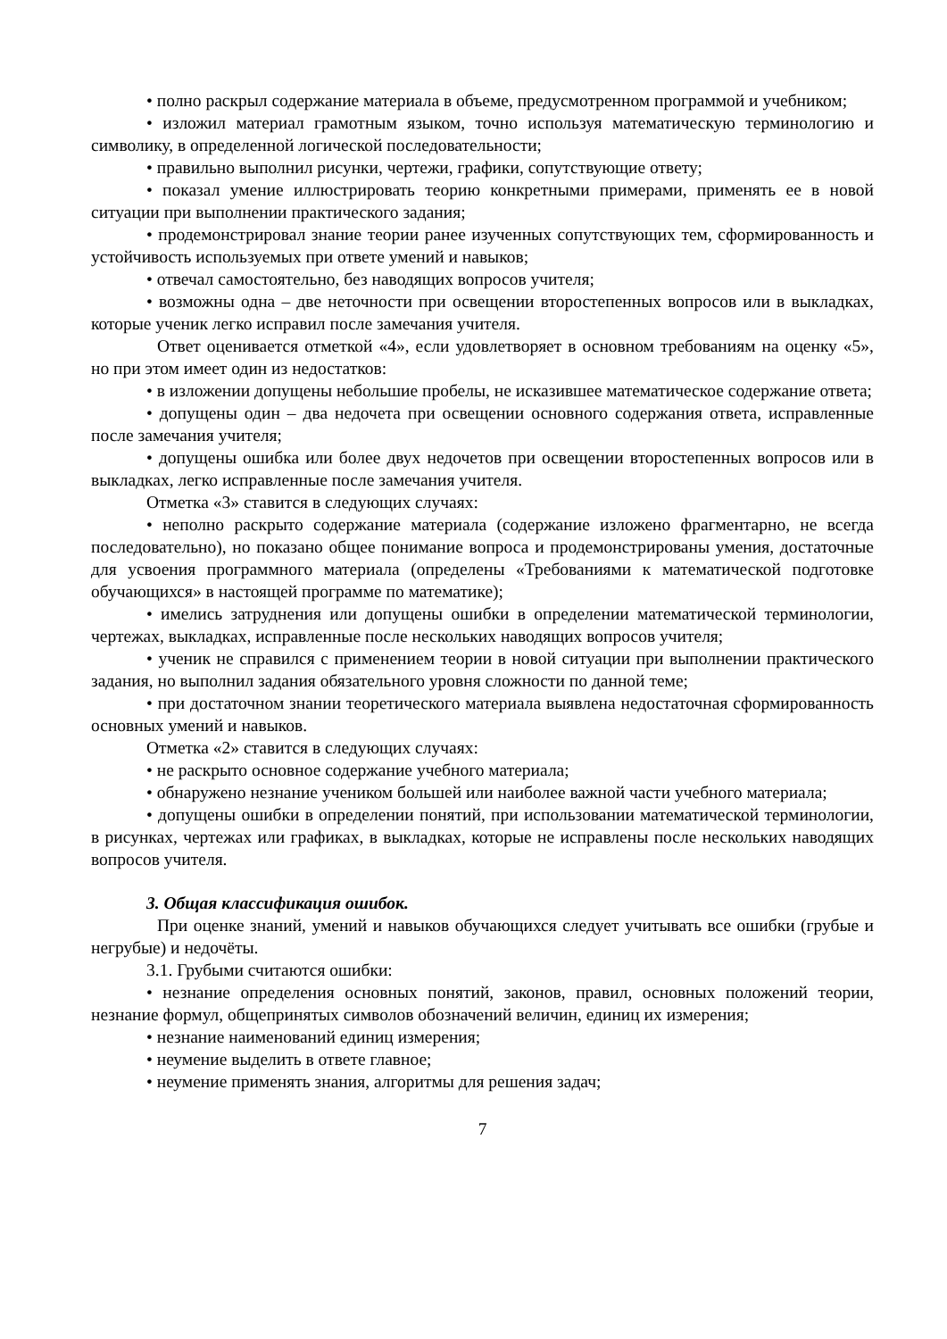• полно раскрыл содержание материала в объеме, предусмотренном программой и учебником;
• изложил материал грамотным языком, точно используя математическую терминологию и символику, в определенной логической последовательности;
• правильно выполнил рисунки, чертежи, графики, сопутствующие ответу;
• показал умение иллюстрировать теорию конкретными примерами, применять ее в новой ситуации при выполнении практического задания;
• продемонстрировал знание теории ранее изученных сопутствующих тем, сформированность и устойчивость используемых при ответе умений и навыков;
• отвечал самостоятельно, без наводящих вопросов учителя;
• возможны одна – две неточности при освещении второстепенных вопросов или в выкладках, которые ученик легко исправил после замечания учителя.
Ответ оценивается отметкой «4», если удовлетворяет в основном требованиям на оценку «5», но при этом имеет один из недостатков:
• в изложении допущены небольшие пробелы, не исказившее математическое содержание ответа;
• допущены один – два недочета при освещении основного содержания ответа, исправленные после замечания учителя;
• допущены ошибка или более двух недочетов при освещении второстепенных вопросов или в выкладках, легко исправленные после замечания учителя.
Отметка «3» ставится в следующих случаях:
• неполно раскрыто содержание материала (содержание изложено фрагментарно, не всегда последовательно), но показано общее понимание вопроса и продемонстрированы умения, достаточные для усвоения программного материала (определены «Требованиями к математической подготовке обучающихся» в настоящей программе по математике);
• имелись затруднения или допущены ошибки в определении математической терминологии, чертежах, выкладках, исправленные после нескольких наводящих вопросов учителя;
• ученик не справился с применением теории в новой ситуации при выполнении практического задания, но выполнил задания обязательного уровня сложности по данной теме;
• при достаточном знании теоретического материала выявлена недостаточная сформированность основных умений и навыков.
Отметка «2» ставится в следующих случаях:
• не раскрыто основное содержание учебного материала;
• обнаружено незнание учеником большей или наиболее важной части учебного материала;
• допущены ошибки в определении понятий, при использовании математической терминологии, в рисунках, чертежах или графиках, в выкладках, которые не исправлены после нескольких наводящих вопросов учителя.
3. Общая классификация ошибок.
При оценке знаний, умений и навыков обучающихся следует учитывать все ошибки (грубые и негрубые) и недочёты.
3.1. Грубыми считаются ошибки:
• незнание определения основных понятий, законов, правил, основных положений теории, незнание формул, общепринятых символов обозначений величин, единиц их измерения;
• незнание наименований единиц измерения;
• неумение выделить в ответе главное;
• неумение применять знания, алгоритмы для решения задач;
7